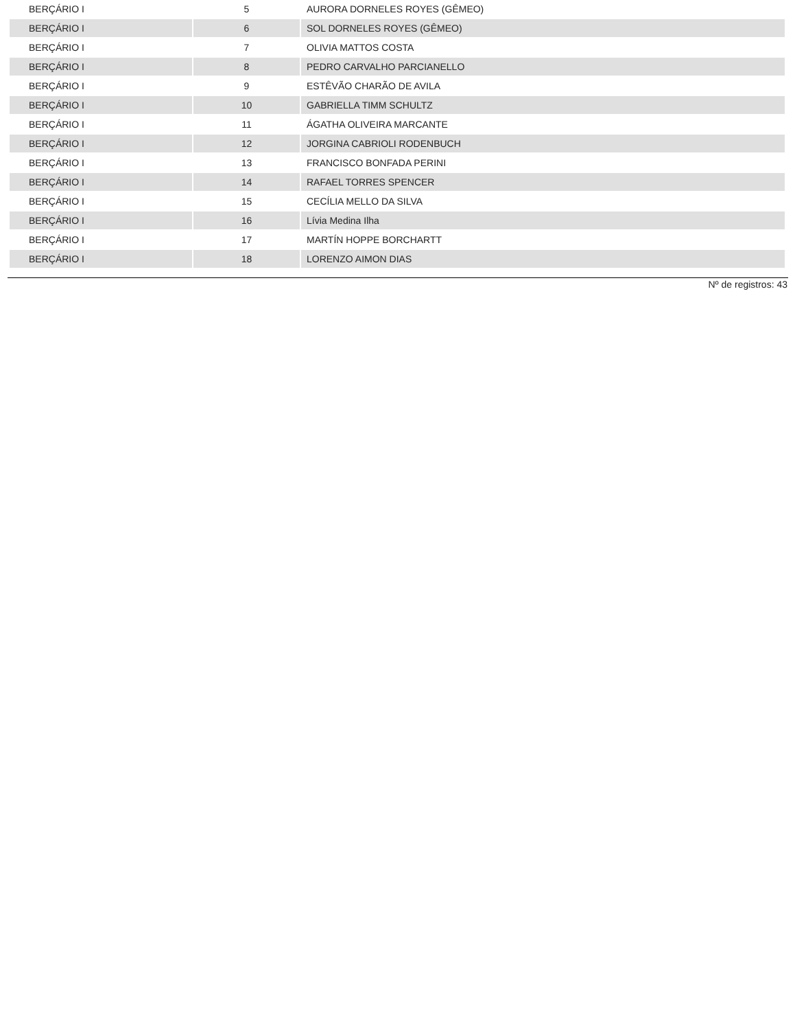| BERÇÁRIO I | 5 | AURORA DORNELES ROYES (GÊMEO) |
| BERÇÁRIO I | 6 | SOL DORNELES ROYES (GÊMEO) |
| BERÇÁRIO I | 7 | OLIVIA MATTOS COSTA |
| BERÇÁRIO I | 8 | PEDRO CARVALHO PARCIANELLO |
| BERÇÁRIO I | 9 | ESTÊVÃO CHARÃO DE AVILA |
| BERÇÁRIO I | 10 | GABRIELLA TIMM SCHULTZ |
| BERÇÁRIO I | 11 | ÁGATHA OLIVEIRA MARCANTE |
| BERÇÁRIO I | 12 | JORGINA CABRIOLI RODENBUCH |
| BERÇÁRIO I | 13 | FRANCISCO BONFADA PERINI |
| BERÇÁRIO I | 14 | RAFAEL TORRES SPENCER |
| BERÇÁRIO I | 15 | CECÍLIA MELLO DA SILVA |
| BERÇÁRIO I | 16 | Lívia Medina Ilha |
| BERÇÁRIO I | 17 | MARTÍN HOPPE BORCHARTT |
| BERÇÁRIO I | 18 | LORENZO AIMON DIAS |
Nº de registros: 43